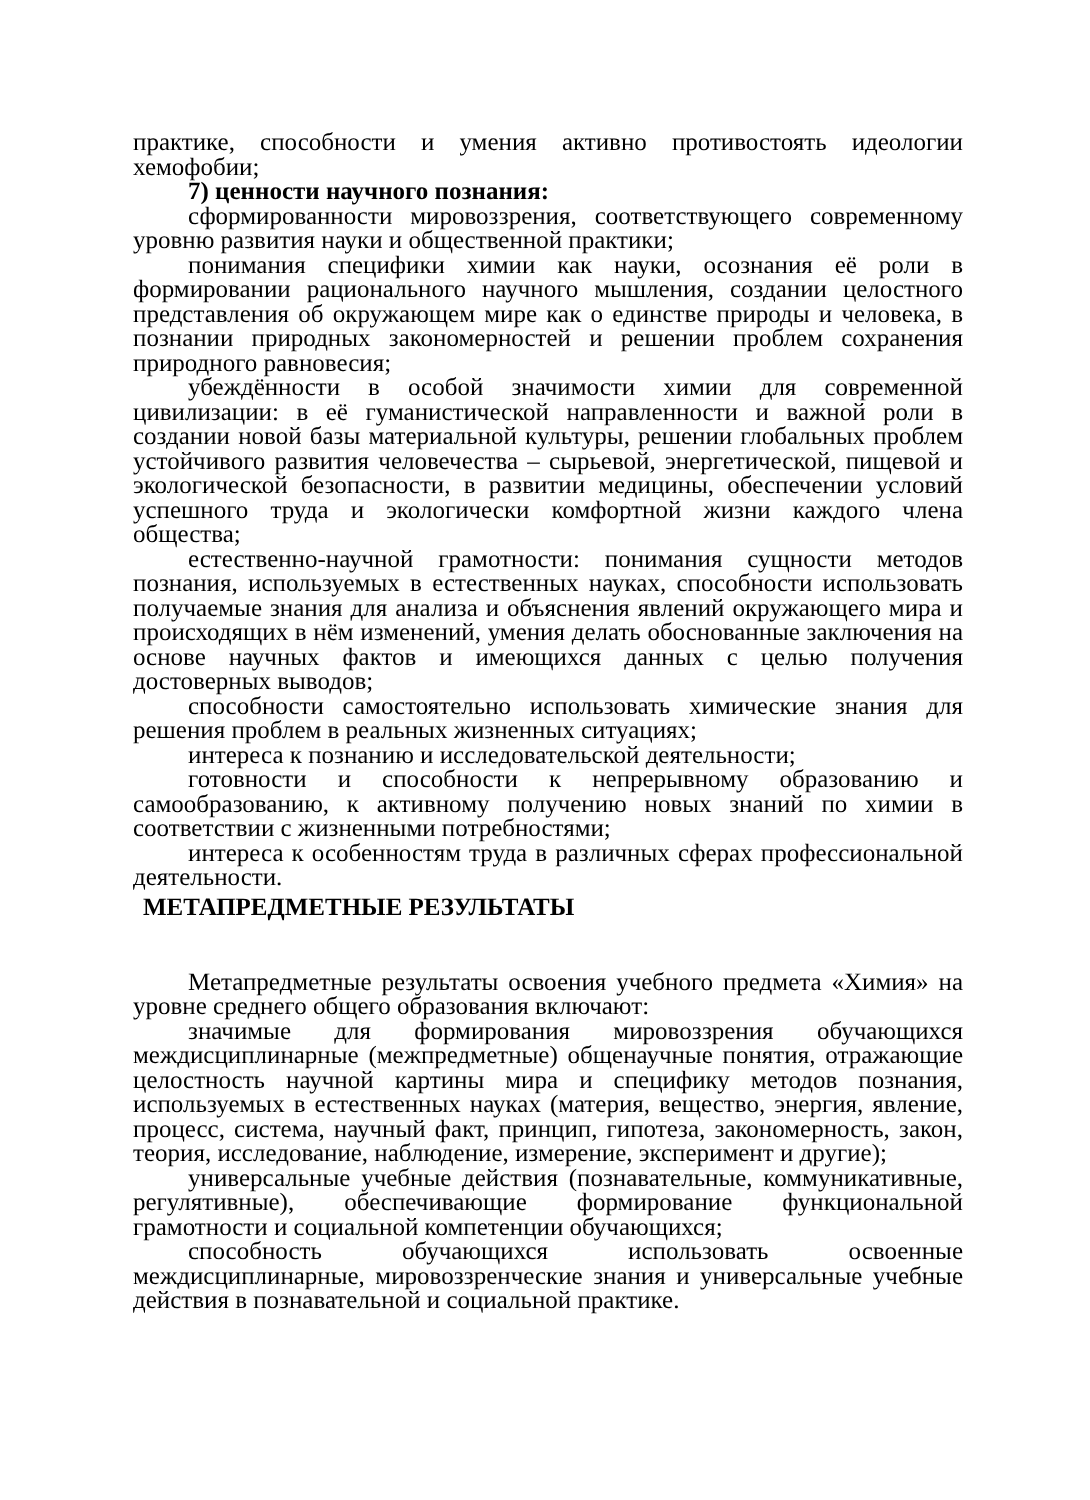практике, способности и умения активно противостоять идеологии хемофобии;
7) ценности научного познания:
сформированности мировоззрения, соответствующего современному уровню развития науки и общественной практики;
понимания специфики химии как науки, осознания её роли в формировании рационального научного мышления, создании целостного представления об окружающем мире как о единстве природы и человека, в познании природных закономерностей и решении проблем сохранения природного равновесия;
убеждённости в особой значимости химии для современной цивилизации: в её гуманистической направленности и важной роли в создании новой базы материальной культуры, решении глобальных проблем устойчивого развития человечества – сырьевой, энергетической, пищевой и экологической безопасности, в развитии медицины, обеспечении условий успешного труда и экологически комфортной жизни каждого члена общества;
естественно-научной грамотности: понимания сущности методов познания, используемых в естественных науках, способности использовать получаемые знания для анализа и объяснения явлений окружающего мира и происходящих в нём изменений, умения делать обоснованные заключения на основе научных фактов и имеющихся данных с целью получения достоверных выводов;
способности самостоятельно использовать химические знания для решения проблем в реальных жизненных ситуациях;
интереса к познанию и исследовательской деятельности;
готовности и способности к непрерывному образованию и самообразованию, к активному получению новых знаний по химии в соответствии с жизненными потребностями;
интереса к особенностям труда в различных сферах профессиональной деятельности.
МЕТАПРЕДМЕТНЫЕ РЕЗУЛЬТАТЫ
Метапредметные результаты освоения учебного предмета «Химия» на уровне среднего общего образования включают:
значимые для формирования мировоззрения обучающихся междисциплинарные (межпредметные) общенаучные понятия, отражающие целостность научной картины мира и специфику методов познания, используемых в естественных науках (материя, вещество, энергия, явление, процесс, система, научный факт, принцип, гипотеза, закономерность, закон, теория, исследование, наблюдение, измерение, эксперимент и другие);
универсальные учебные действия (познавательные, коммуникативные, регулятивные), обеспечивающие формирование функциональной грамотности и социальной компетенции обучающихся;
способность обучающихся использовать освоенные междисциплинарные, мировоззренческие знания и универсальные учебные действия в познавательной и социальной практике.